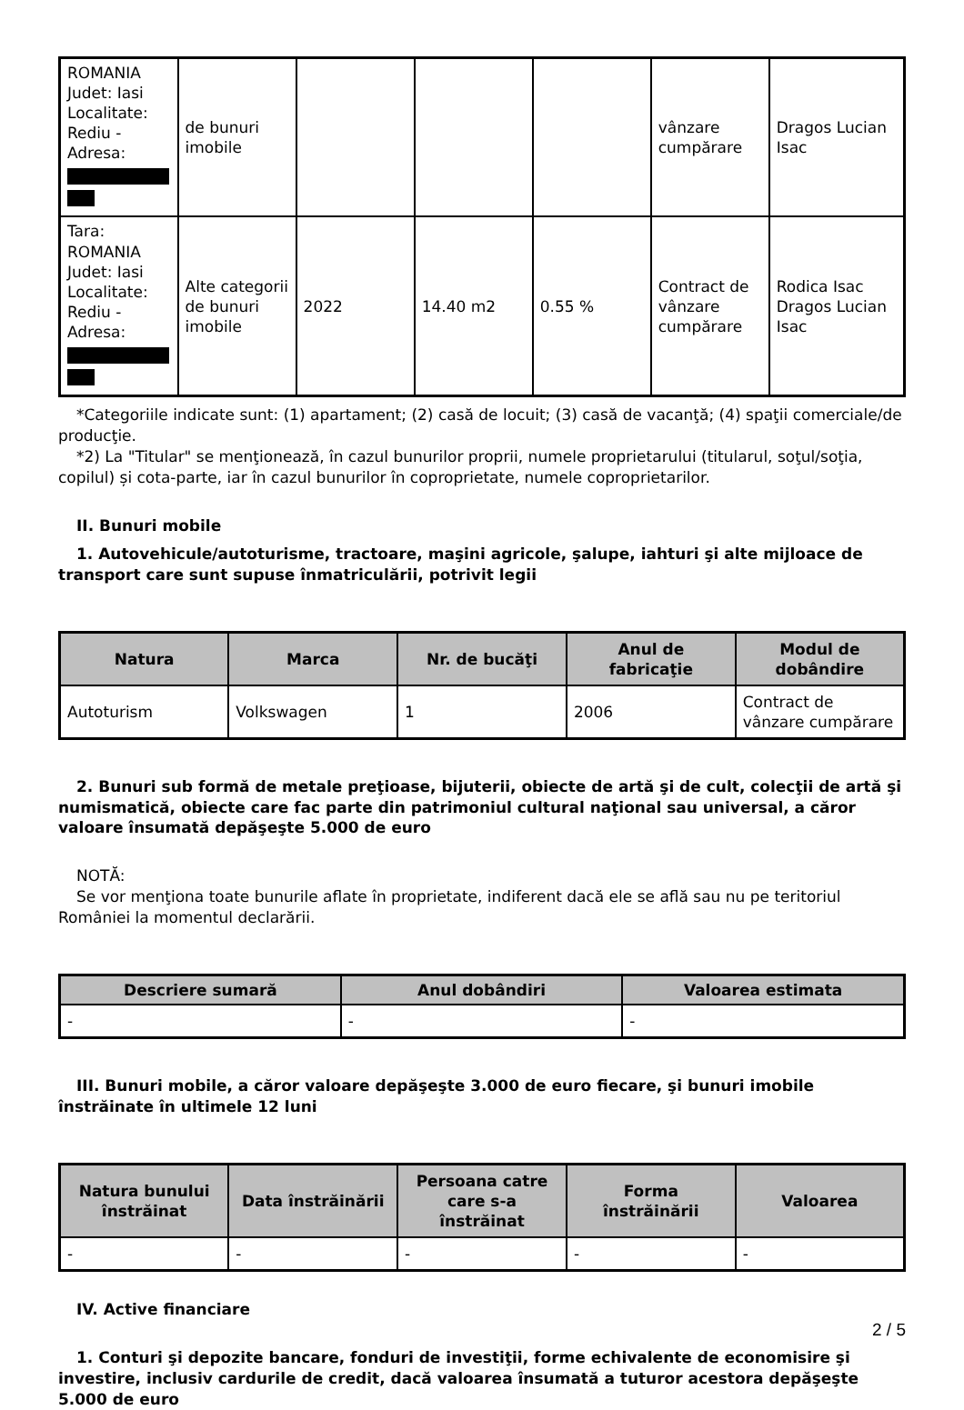| ROMANIA Judet: Iasi Localitate: Rediu - Adresa: | de bunuri imobile | | | | vânzare cumpărare | Dragos Lucian Isac |
| Tara: ROMANIA Judet: Iasi Localitate: Rediu - Adresa: | Alte categorii de bunuri imobile | 2022 | 14.40 m2 | 0.55 % | Contract de vânzare cumpărare | Rodica Isac Dragos Lucian Isac |
*Categoriile indicate sunt: (1) apartament; (2) casă de locuit; (3) casă de vacanţă; (4) spaţii comerciale/de producţie.
*2) La "Titular" se menţionează, în cazul bunurilor proprii, numele proprietarului (titularul, soţul/soţia, copilul) și cota-parte, iar în cazul bunurilor în coproprietate, numele coproprietarilor.
II. Bunuri mobile
1. Autovehicule/autoturisme, tractoare, maşini agricole, şalupe, iahturi şi alte mijloace de transport care sunt supuse înmatriculării, potrivit legii
| Natura | Marca | Nr. de bucăţi | Anul de fabricaţie | Modul de dobândire |
| --- | --- | --- | --- | --- |
| Autoturism | Volkswagen | 1 | 2006 | Contract de vânzare cumpărare |
2. Bunuri sub formă de metale preţioase, bijuterii, obiecte de artă şi de cult, colecţii de artă şi numismatică, obiecte care fac parte din patrimoniul cultural naţional sau universal, a căror valoare însumată depăşeşte 5.000 de euro
NOTĂ:
Se vor menţiona toate bunurile aflate în proprietate, indiferent dacă ele se află sau nu pe teritoriul României la momentul declarării.
| Descriere sumară | Anul dobândiri | Valoarea estimata |
| --- | --- | --- |
| - | - | - |
III. Bunuri mobile, a căror valoare depăşeşte 3.000 de euro fiecare, şi bunuri imobile înstrăinate în ultimele 12 luni
| Natura bunului înstrăinat | Data înstrăinării | Persoana catre care s-a înstrăinat | Forma înstrăinării | Valoarea |
| --- | --- | --- | --- | --- |
| - | - | - | - | - |
IV. Active financiare
1. Conturi şi depozite bancare, fonduri de investiţii, forme echivalente de economisire şi investire, inclusiv cardurile de credit, dacă valoarea însumată a tuturor acestora depăşeşte 5.000 de euro
2 / 5